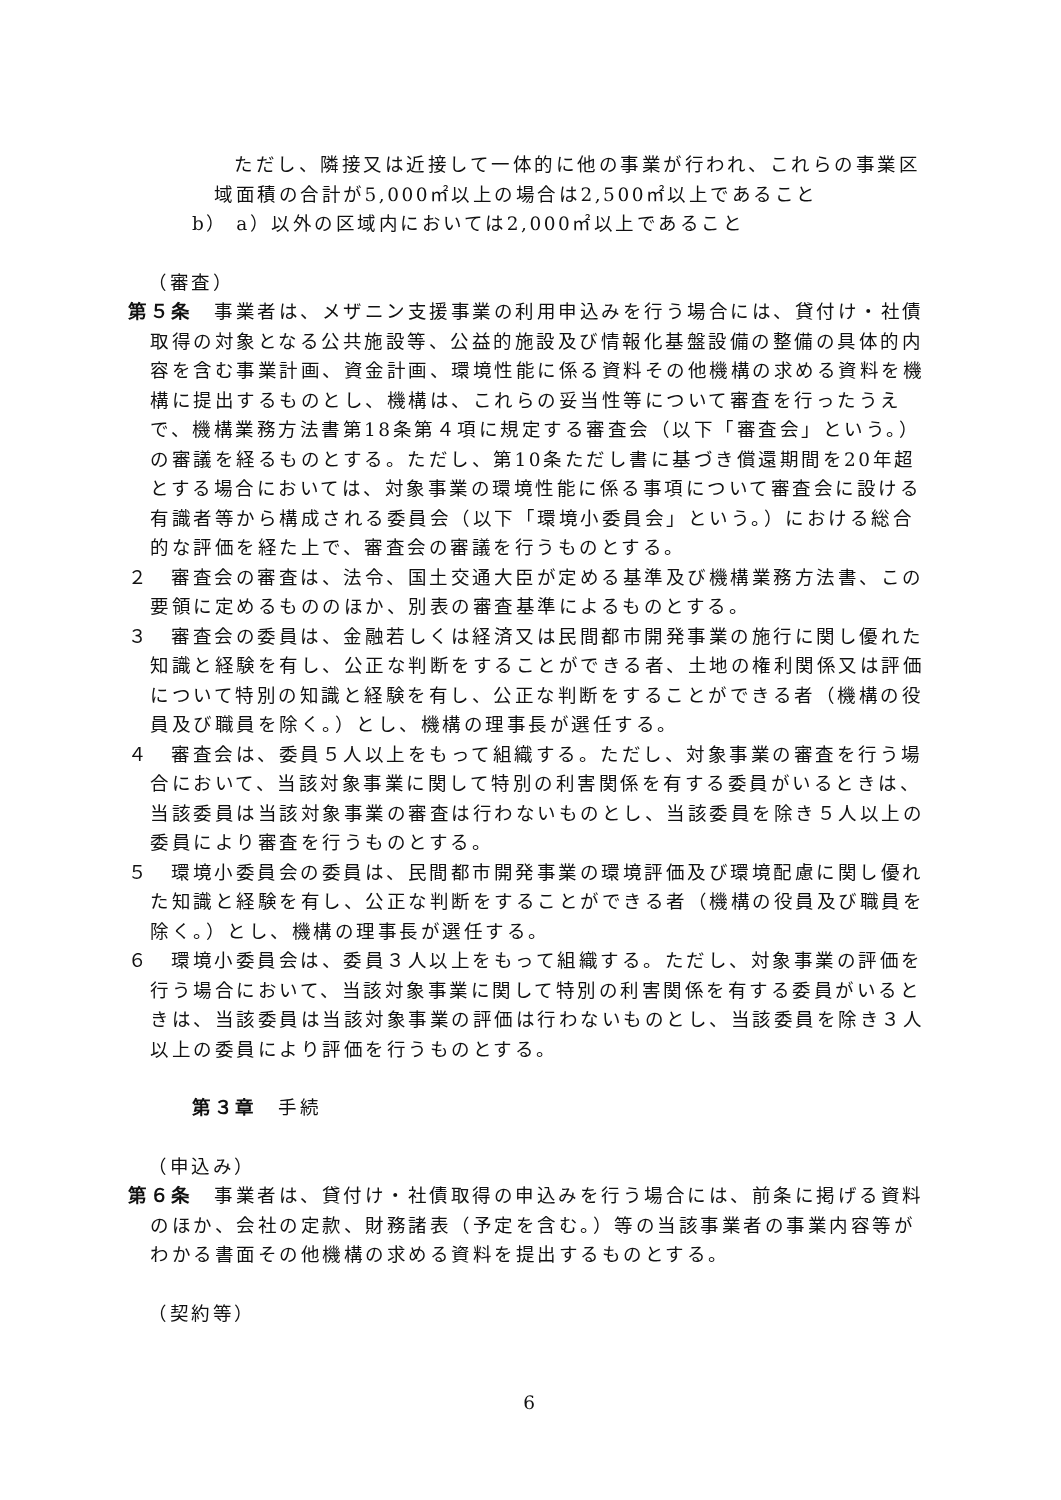ただし、隣接又は近接して一体的に他の事業が行われ、これらの事業区
域面積の合計が5,000㎡以上の場合は2,500㎡以上であること
b） a）以外の区域内においては2,000㎡以上であること
（審査）
第５条　事業者は、メザニン支援事業の利用申込みを行う場合には、貸付け・社債取得の対象となる公共施設等、公益的施設及び情報化基盤設備の整備の具体的内容を含む事業計画、資金計画、環境性能に係る資料その他機構の求める資料を機構に提出するものとし、機構は、これらの妥当性等について審査を行ったうえで、機構業務方法書第18条第４項に規定する審査会（以下「審査会」という。）の審議を経るものとする。ただし、第10条ただし書に基づき償還期間を20年超とする場合においては、対象事業の環境性能に係る事項について審査会に設ける有識者等から構成される委員会（以下「環境小委員会」という。）における総合的な評価を経た上で、審査会の審議を行うものとする。
２　審査会の審査は、法令、国土交通大臣が定める基準及び機構業務方法書、この要領に定めるもののほか、別表の審査基準によるものとする。
３　審査会の委員は、金融若しくは経済又は民間都市開発事業の施行に関し優れた知識と経験を有し、公正な判断をすることができる者、土地の権利関係又は評価について特別の知識と経験を有し、公正な判断をすることができる者（機構の役員及び職員を除く。）とし、機構の理事長が選任する。
４　審査会は、委員５人以上をもって組織する。ただし、対象事業の審査を行う場合において、当該対象事業に関して特別の利害関係を有する委員がいるときは、当該委員は当該対象事業の審査は行わないものとし、当該委員を除き５人以上の委員により審査を行うものとする。
５　環境小委員会の委員は、民間都市開発事業の環境評価及び環境配慮に関し優れた知識と経験を有し、公正な判断をすることができる者（機構の役員及び職員を除く。）とし、機構の理事長が選任する。
６　環境小委員会は、委員３人以上をもって組織する。ただし、対象事業の評価を行う場合において、当該対象事業に関して特別の利害関係を有する委員がいるときは、当該委員は当該対象事業の評価は行わないものとし、当該委員を除き３人以上の委員により評価を行うものとする。
第３章　手続
（申込み）
第６条　事業者は、貸付け・社債取得の申込みを行う場合には、前条に掲げる資料のほか、会社の定款、財務諸表（予定を含む。）等の当該事業者の事業内容等がわかる書面その他機構の求める資料を提出するものとする。
（契約等）
6